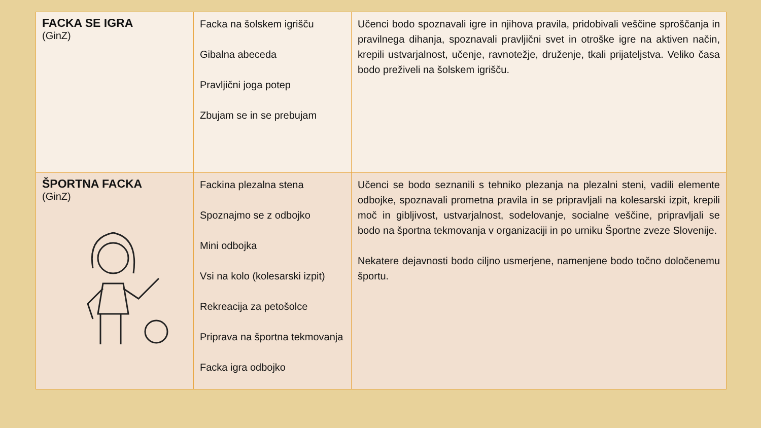| FACKA SE IGRA (GinZ) | Facka na šolskem igrišču Gibalna abeceda Pravljični joga potep Zbujam se in se prebujam | Učenci bodo spoznavali igre in njihova pravila, pridobivali veščine sproščanja in pravilnega dihanja, spoznavali pravljični svet in otroške igre na aktiven način, krepili ustvarjalnost, učenje, ravnotežje, druženje, tkali prijateljstva. Veliko časa bodo preživeli na šolskem igrišču. |
| ŠPORTNA FACKA (GinZ) | Fackina plezalna stena Spoznajmo se z odbojko Mini odbojka Vsi na kolo (kolesarski izpit) Rekreacija za petošolce Priprava na športna tekmovanja Facka igra odbojko | Učenci se bodo seznanili s tehniko plezanja na plezalni steni, vadili elemente odbojke, spoznavali prometna pravila in se pripravljali na kolesarski izpit, krepili moč in gibljivost, ustvarjalnost, sodelovanje, socialne veščine, pripravljali se bodo na športna tekmovanja v organizaciji in po urniku Športne zveze Slovenije. Nekatere dejavnosti bodo ciljno usmerjene, namenjene bodo točno določenemu športu. |